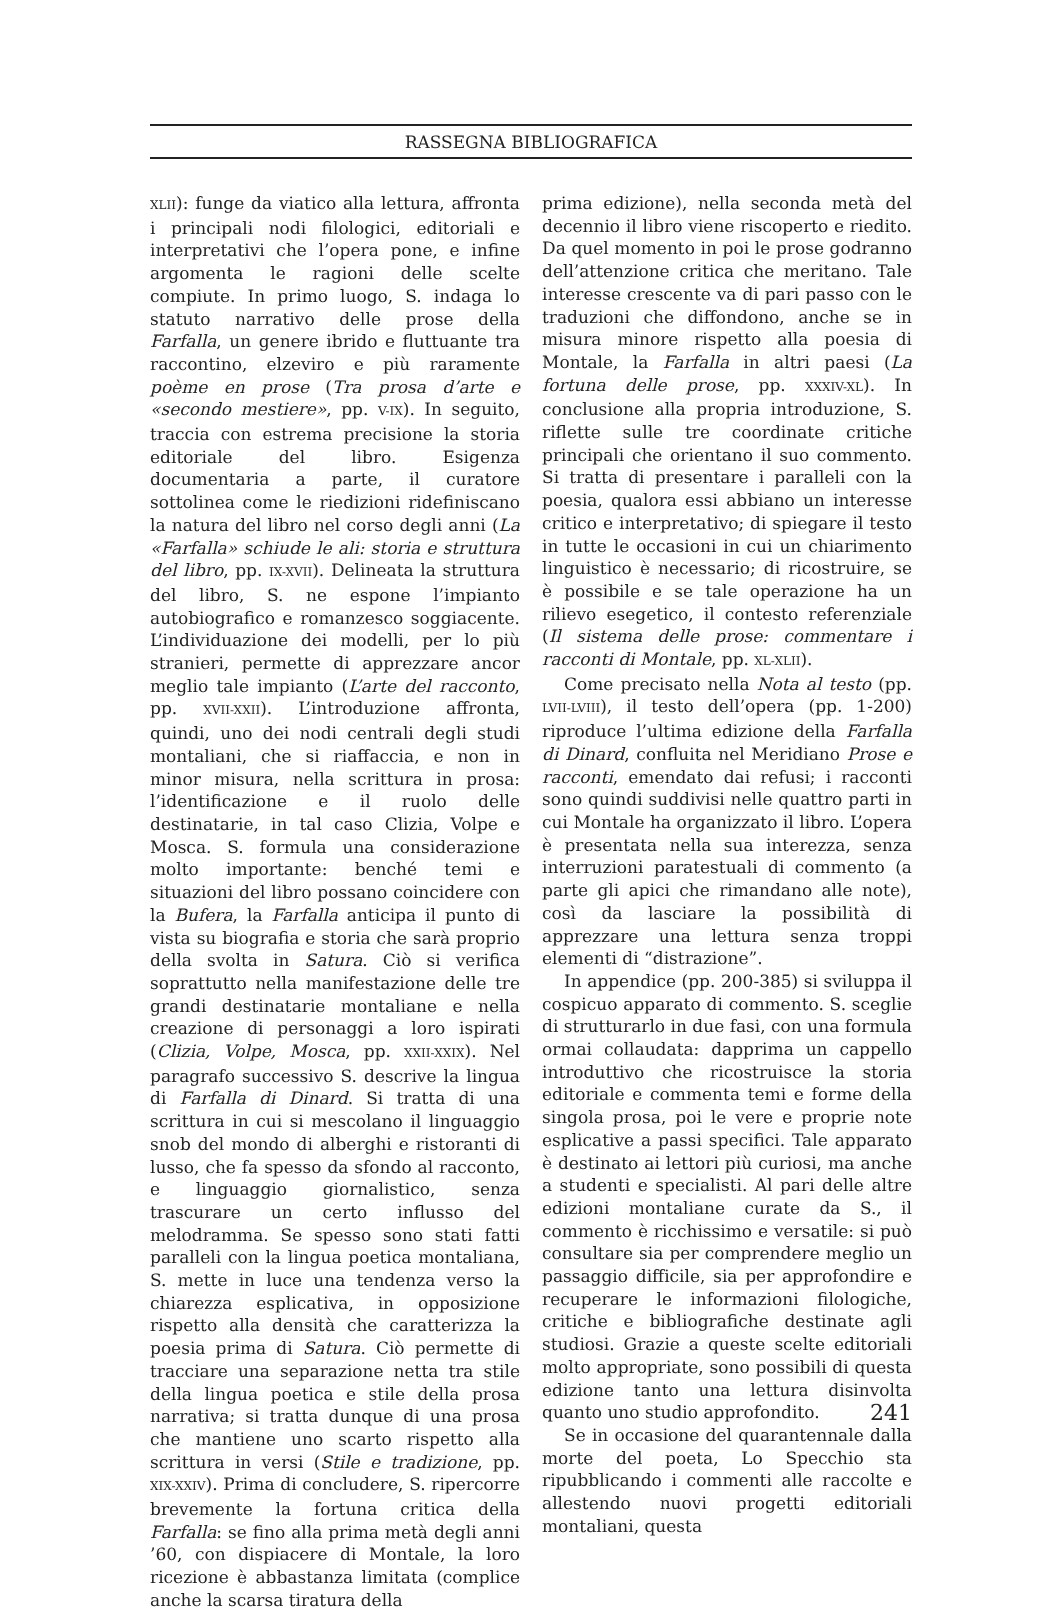RASSEGNA BIBLIOGRAFICA
XLII): funge da viatico alla lettura, affronta i principali nodi filologici, editoriali e interpretativi che l’opera pone, e infine argomenta le ragioni delle scelte compiute. In primo luogo, S. indaga lo statuto narrativo delle prose della Farfalla, un genere ibrido e fluttuante tra raccontino, elzeviro e più raramente poème en prose (Tra prosa d’arte e «secondo mestiere», pp. V-IX). In seguito, traccia con estrema precisione la storia editoriale del libro. Esigenza documentaria a parte, il curatore sottolinea come le riedizioni ridefiniscano la natura del libro nel corso degli anni (La «Farfalla» schiude le ali: storia e struttura del libro, pp. IX-XVII). Delineata la struttura del libro, S. ne espone l’impianto autobiografico e romanzesco soggiacente. L’individuazione dei modelli, per lo più stranieri, permette di apprezzare ancor meglio tale impianto (L’arte del racconto, pp. XVII-XXII). L’introduzione affronta, quindi, uno dei nodi centrali degli studi montaliani, che si riaffaccia, e non in minor misura, nella scrittura in prosa: l’identificazione e il ruolo delle destinatarie, in tal caso Clizia, Volpe e Mosca. S. formula una considerazione molto importante: benché temi e situazioni del libro possano coincidere con la Bufera, la Farfalla anticipa il punto di vista su biografia e storia che sarà proprio della svolta in Satura. Ciò si verifica soprattutto nella manifestazione delle tre grandi destinatarie montaliane e nella creazione di personaggi a loro ispirati (Clizia, Volpe, Mosca, pp. XXII-XXIX). Nel paragrafo successivo S. descrive la lingua di Farfalla di Dinard. Si tratta di una scrittura in cui si mescolano il linguaggio snob del mondo di alberghi e ristoranti di lusso, che fa spesso da sfondo al racconto, e linguaggio giornalistico, senza trascurare un certo influsso del melodramma. Se spesso sono stati fatti paralleli con la lingua poetica montaliana, S. mette in luce una tendenza verso la chiarezza esplicativa, in opposizione rispetto alla densità che caratterizza la poesia prima di Satura. Ciò permette di tracciare una separazione netta tra stile della lingua poetica e stile della prosa narrativa; si tratta dunque di una prosa che mantiene uno scarto rispetto alla scrittura in versi (Stile e tradizione, pp. XIX-XXIV). Prima di concludere, S. ripercorre brevemente la fortuna critica della Farfalla: se fino alla prima metà degli anni ’60, con dispiacere di Montale, la loro ricezione è abbastanza limitata (complice anche la scarsa tiratura della
prima edizione), nella seconda metà del decennio il libro viene riscoperto e riedito. Da quel momento in poi le prose godranno dell’attenzione critica che meritano. Tale interesse crescente va di pari passo con le traduzioni che diffondono, anche se in misura minore rispetto alla poesia di Montale, la Farfalla in altri paesi (La fortuna delle prose, pp. XXXIV-XL). In conclusione alla propria introduzione, S. riflette sulle tre coordinate critiche principali che orientano il suo commento. Si tratta di presentare i paralleli con la poesia, qualora essi abbiano un interesse critico e interpretativo; di spiegare il testo in tutte le occasioni in cui un chiarimento linguistico è necessario; di ricostruire, se è possibile e se tale operazione ha un rilievo esegetico, il contesto referenziale (Il sistema delle prose: commentare i racconti di Montale, pp. XL-XLII).
Come precisato nella Nota al testo (pp. LVII-LVIII), il testo dell’opera (pp. 1-200) riproduce l’ultima edizione della Farfalla di Dinard, confluita nel Meridiano Prose e racconti, emendato dai refusi; i racconti sono quindi suddivisi nelle quattro parti in cui Montale ha organizzato il libro. L’opera è presentata nella sua interezza, senza interruzioni paratestuali di commento (a parte gli apici che rimandano alle note), così da lasciare la possibilità di apprezzare una lettura senza troppi elementi di “distrazione”.
In appendice (pp. 200-385) si sviluppa il cospicuo apparato di commento. S. sceglie di strutturarlo in due fasi, con una formula ormai collaudata: dapprima un cappello introduttivo che ricostruisce la storia editoriale e commenta temi e forme della singola prosa, poi le vere e proprie note esplicative a passi specifici. Tale apparato è destinato ai lettori più curiosi, ma anche a studenti e specialisti. Al pari delle altre edizioni montaliane curate da S., il commento è ricchissimo e versatile: si può consultare sia per comprendere meglio un passaggio difficile, sia per approfondire e recuperare le informazioni filologiche, critiche e bibliografiche destinate agli studiosi. Grazie a queste scelte editoriali molto appropriate, sono possibili di questa edizione tanto una lettura disinvolta quanto uno studio approfondito.
Se in occasione del quarantennale dalla morte del poeta, Lo Specchio sta ripubblicando i commenti alle raccolte e allestendo nuovi progetti editoriali montaliani, questa
241